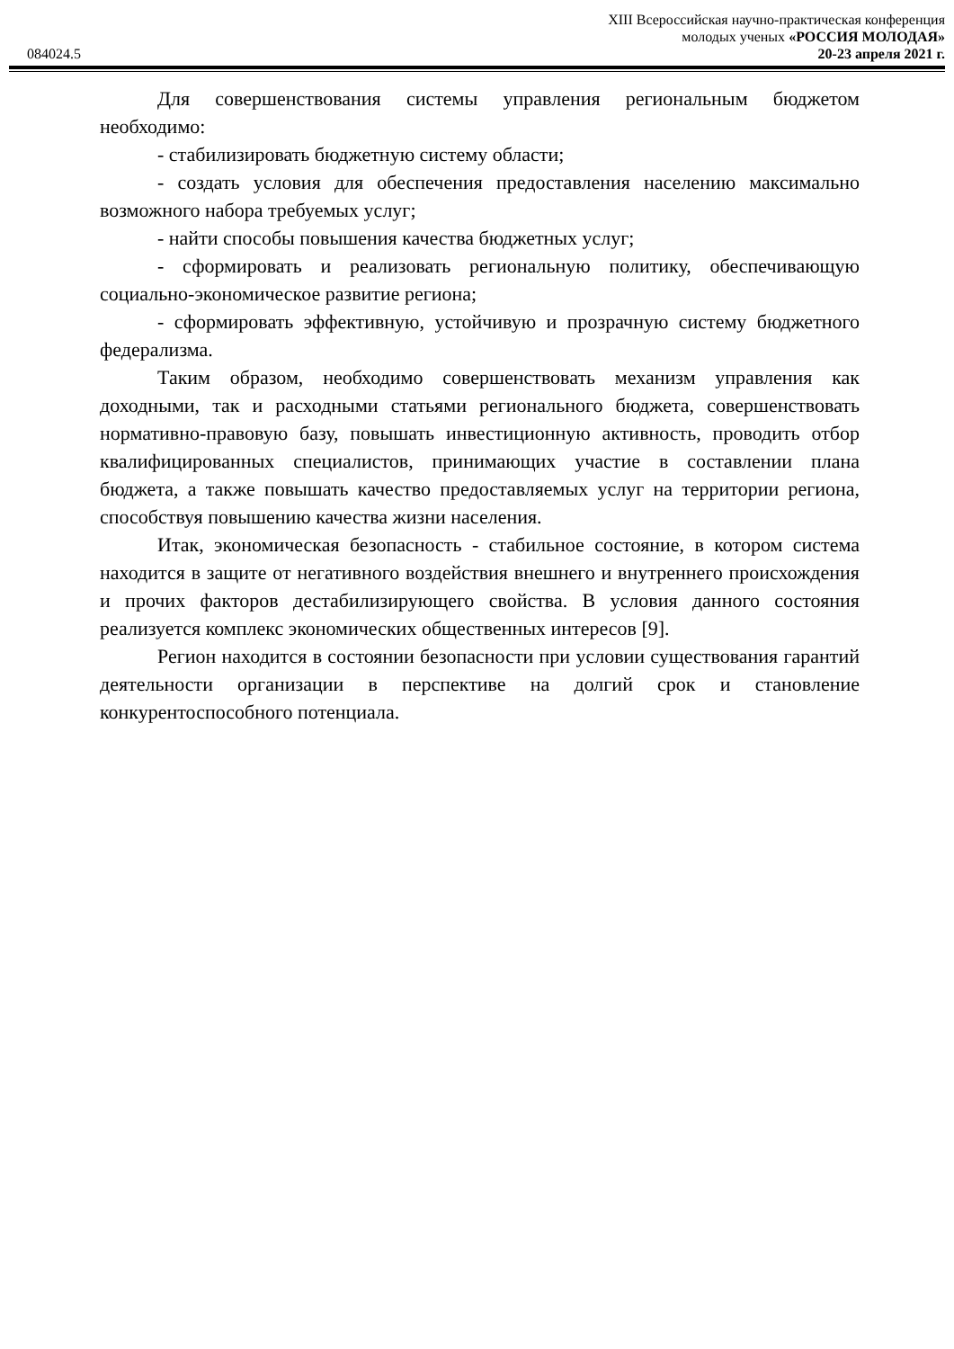XIII Всероссийская научно-практическая конференция
молодых ученых «РОССИЯ МОЛОДАЯ»
084024.5 20-23 апреля 2021 г.
Для совершенствования системы управления региональным бюджетом необходимо:
- стабилизировать бюджетную систему области;
- создать условия для обеспечения предоставления населению максимально возможного набора требуемых услуг;
- найти способы повышения качества бюджетных услуг;
- сформировать и реализовать региональную политику, обеспечивающую социально-экономическое развитие региона;
- сформировать эффективную, устойчивую и прозрачную систему бюджетного федерализма.
Таким образом, необходимо совершенствовать механизм управления как доходными, так и расходными статьями регионального бюджета, совершенствовать нормативно-правовую базу, повышать инвестиционную активность, проводить отбор квалифицированных специалистов, принимающих участие в составлении плана бюджета, а также повышать качество предоставляемых услуг на территории региона, способствуя повышению качества жизни населения.
Итак, экономическая безопасность - стабильное состояние, в котором система находится в защите от негативного воздействия внешнего и внутреннего происхождения и прочих факторов дестабилизирующего свойства. В условия данного состояния реализуется комплекс экономических общественных интересов [9].
Регион находится в состоянии безопасности при условии существования гарантий деятельности организации в перспективе на долгий срок и становление конкурентоспособного потенциала.